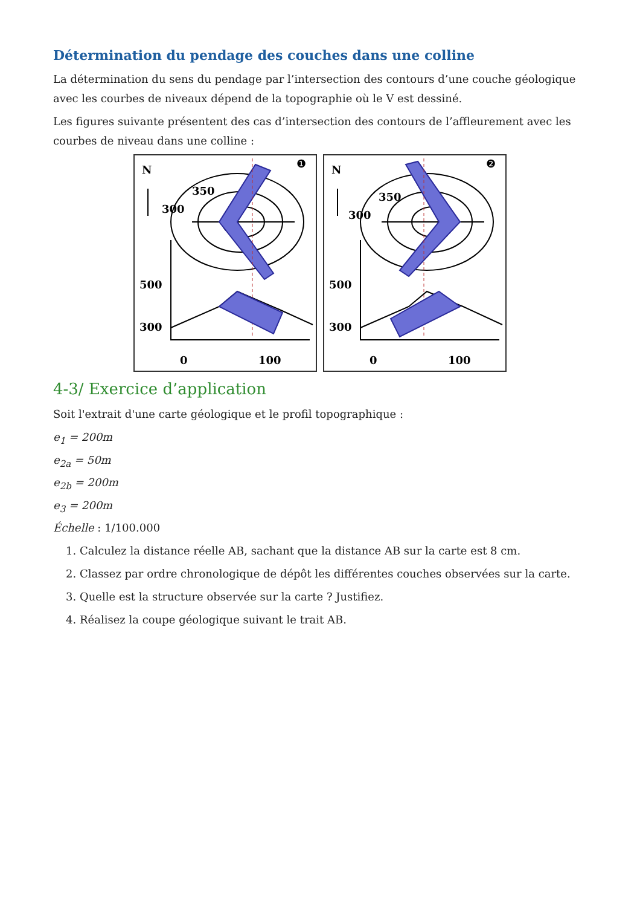Détermination du pendage des couches dans une colline
La détermination du sens du pendage par l’intersection des contours d’une couche géologique avec les courbes de niveaux dépend de la topographie où le V est dessiné.
Les figures suivante présentent des cas d’intersection des contours de l’affleurement avec les courbes de niveau dans une colline :
N
❶
350
300
500
300
0
100
N
❷
350
300
500
300
0
100
4-3/ Exercice d’application
Soit l'extrait d'une carte géologique et le profil topographique :
e<sub>1</sub> = 200m
e<sub>2a</sub> = 50m
e<sub>2b</sub> = 200m
e<sub>3</sub> = 200m
Échelle : 1/100.000
1. Calculez la distance réelle AB, sachant que la distance AB sur la carte est 8 cm.
2. Classez par ordre chronologique de dépôt les différentes couches observées sur la carte.
3. Quelle est la structure observée sur la carte ? Justifiez.
4. Réalisez la coupe géologique suivant le trait AB.